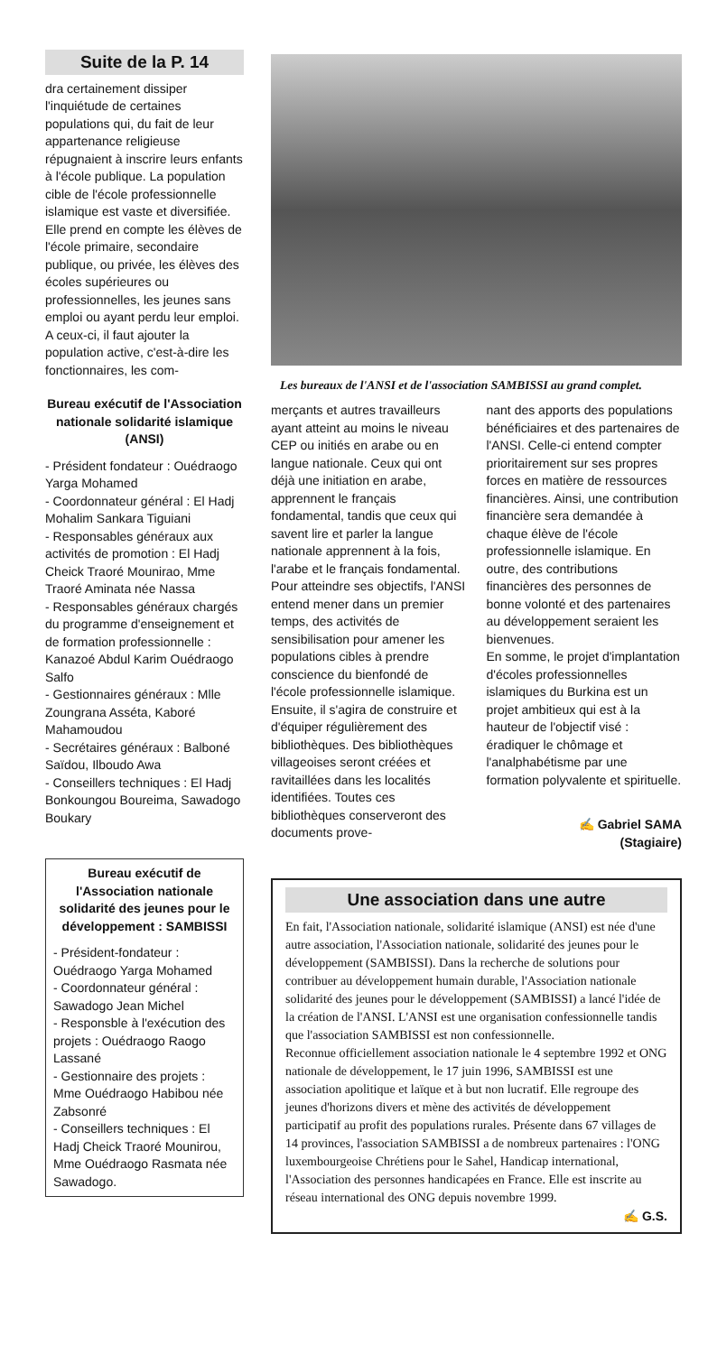Suite de la P. 14
dra certainement dissiper l'inquiétude de certaines populations qui, du fait de leur appartenance religieuse répugnaient à inscrire leurs enfants à l'école publique. La population cible de l'école professionnelle islamique est vaste et diversifiée. Elle prend en compte les élèves de l'école primaire, secondaire publique, ou privée, les élèves des écoles supérieures ou professionnelles, les jeunes sans emploi ou ayant perdu leur emploi. A ceux-ci, il faut ajouter la population active, c'est-à-dire les fonctionnaires, les com-
Bureau exécutif de l'Association nationale solidarité islamique (ANSI)
- Président fondateur : Ouédraogo Yarga Mohamed
- Coordonnateur général : El Hadj Mohalim Sankara Tiguiani
- Responsables généraux aux activités de promotion : El Hadj Cheick Traoré Mounirao, Mme Traoré Aminata née Nassa
- Responsables généraux chargés du programme d'enseignement et de formation professionnelle : Kanazoé Abdul Karim Ouédraogo Salfo
- Gestionnaires généraux : Mlle Zoungrana Asséta, Kaboré Mahamoudou
- Secrétaires généraux : Balboné Saïdou, Ilboudo Awa
- Conseillers techniques : El Hadj Bonkoungou Boureima, Sawadogo Boukary
Bureau exécutif de l'Association nationale solidarité des jeunes pour le développement : SAMBISSI
- Président-fondateur : Ouédraogo Yarga Mohamed
- Coordonnateur général : Sawadogo Jean Michel
- Responsble à l'exécution des projets : Ouédraogo Raogo Lassané
- Gestionnaire des projets : Mme Ouédraogo Habibou née Zabsonré
- Conseillers techniques : El Hadj Cheick Traoré Mounirou, Mme Ouédraogo Rasmata née Sawadogo.
Les bureaux de l'ANSI et de l'association SAMBISSI au grand complet.
merçants et autres travailleurs ayant atteint au moins le niveau CEP ou initiés en arabe ou en langue nationale. Ceux qui ont déjà une initiation en arabe, apprennent le français fondamental, tandis que ceux qui savent lire et parler la langue nationale apprennent à la fois, l'arabe et le français fondamental.
Pour atteindre ses objectifs, l'ANSI entend mener dans un premier temps, des activités de sensibilisation pour amener les populations cibles à prendre conscience du bienfondé de l'école professionnelle islamique. Ensuite, il s'agira de construire et d'équiper régulièrement des bibliothèques. Des bibliothèques villageoises seront créées et ravitaillées dans les localités identifiées. Toutes ces bibliothèques conserveront des documents prove-
nant des apports des populations bénéficiaires et des partenaires de l'ANSI. Celle-ci entend compter prioritairement sur ses propres forces en matière de ressources financières. Ainsi, une contribution financière sera demandée à chaque élève de l'école professionnelle islamique. En outre, des contributions financières des personnes de bonne volonté et des partenaires au développement seraient les bienvenues.
En somme, le projet d'implantation d'écoles professionnelles islamiques du Burkina est un projet ambitieux qui est à la hauteur de l'objectif visé : éradiquer le chômage et l'analphabétisme par une formation polyvalente et spirituelle.
✍ Gabriel SAMA
(Stagiaire)
Une association dans une autre
En fait, l'Association nationale, solidarité islamique (ANSI) est née d'une autre association, l'Association nationale, solidarité des jeunes pour le développement (SAMBISSI). Dans la recherche de solutions pour contribuer au développement humain durable, l'Association nationale solidarité des jeunes pour le développement (SAMBISSI) a lancé l'idée de la création de l'ANSI. L'ANSI est une organisation confessionnelle tandis que l'association SAMBISSI est non confessionnelle.
Reconnue officiellement association nationale le 4 septembre 1992 et ONG nationale de développement, le 17 juin 1996, SAMBISSI est une association apolitique et laïque et à but non lucratif. Elle regroupe des jeunes d'horizons divers et mène des activités de développement participatif au profit des populations rurales. Présente dans 67 villages de 14 provinces, l'association SAMBISSI a de nombreux partenaires : l'ONG luxembourgeoise Chrétiens pour le Sahel, Handicap international, l'Association des personnes handicapées en France. Elle est inscrite au réseau international des ONG depuis novembre 1999.
✍ G.S.